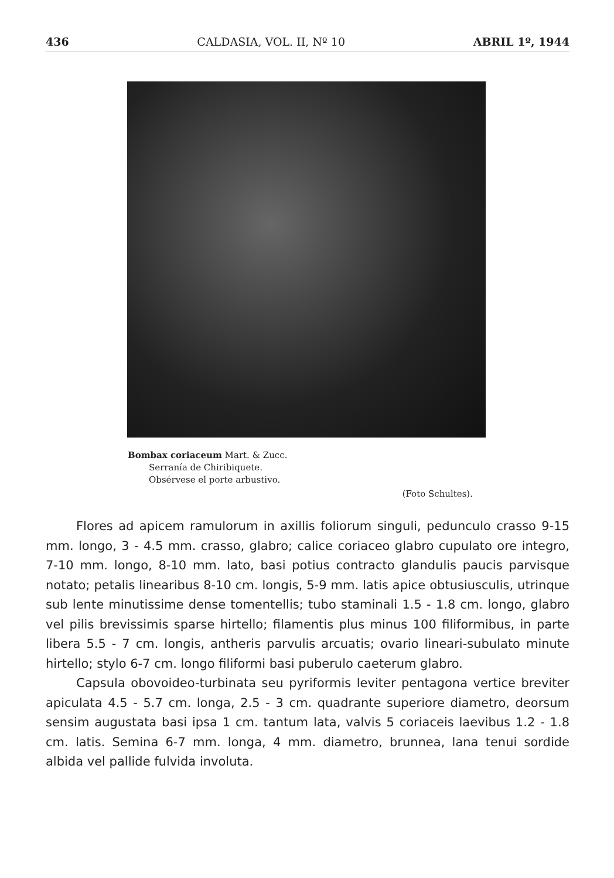436 CALDASIA, VOL. II, Nº 10 ABRIL 1º, 1944
Bombax coriaceum Mart. & Zucc.
Serranía de Chiribiquete.
Obsérvese el porte arbustivo.
(Foto Schultes).
Flores ad apicem ramulorum in axillis foliorum singuli, pedunculo crasso 9-15 mm. longo, 3 - 4.5 mm. crasso, glabro; calice coriaceo glabro cupulato ore integro, 7-10 mm. longo, 8-10 mm. lato, basi potius contracto glandulis paucis parvisque notato; petalis linearibus 8-10 cm. longis, 5-9 mm. latis apice obtusiusculis, utrinque sub lente minutissime dense tomentellis; tubo staminali 1.5 - 1.8 cm. longo, glabro vel pilis brevissimis sparse hirtello; filamentis plus minus 100 filiformibus, in parte libera 5.5 - 7 cm. longis, antheris parvulis arcuatis; ovario lineari-subulato minute hirtello; stylo 6-7 cm. longo filiformi basi puberulo caeterum glabro.
Capsula obovoideo-turbinata seu pyriformis leviter pentagona vertice breviter apiculata 4.5 - 5.7 cm. longa, 2.5 - 3 cm. quadrante superiore diametro, deorsum sensim augustata basi ipsa 1 cm. tantum lata, valvis 5 coriaceis laevibus 1.2 - 1.8 cm. latis. Semina 6-7 mm. longa, 4 mm. diametro, brunnea, lana tenui sordide albida vel pallide fulvida involuta.